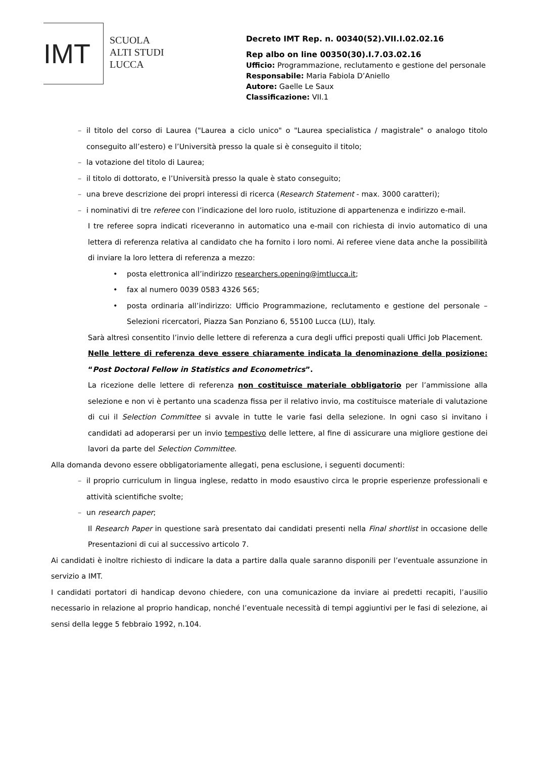IMT
SCUOLA
ALTI STUDI
LUCCA
Decreto IMT Rep. n. 00340(52).VII.I.02.02.16
Rep albo on line 00350(30).I.7.03.02.16
Ufficio: Programmazione, reclutamento e gestione del personale
Responsabile: Maria Fabiola D’Aniello
Autore: Gaelle Le Saux
Classificazione: VII.1
– il titolo del corso di Laurea ("Laurea a ciclo unico" o "Laurea specialistica / magistrale" o analogo titolo conseguito all’estero) e l’Università presso la quale si è conseguito il titolo;
– la votazione del titolo di Laurea;
– il titolo di dottorato, e l’Università presso la quale è stato conseguito;
– una breve descrizione dei propri interessi di ricerca (Research Statement - max. 3000 caratteri);
– i nominativi di tre referee con l’indicazione del loro ruolo, istituzione di appartenenza e indirizzo e-mail.
I tre referee sopra indicati riceveranno in automatico una e-mail con richiesta di invio automatico di una lettera di referenza relativa al candidato che ha fornito i loro nomi. Ai referee viene data anche la possibilità di inviare la loro lettera di referenza a mezzo:
• posta elettronica all’indirizzo researchers.opening@imtlucca.it;
• fax al numero 0039 0583 4326 565;
• posta ordinaria all’indirizzo: Ufficio Programmazione, reclutamento e gestione del personale – Selezioni ricercatori, Piazza San Ponziano 6, 55100 Lucca (LU), Italy.
Sarà altresì consentito l’invio delle lettere di referenza a cura degli uffici preposti quali Uffici Job Placement.
Nelle lettere di referenza deve essere chiaramente indicata la denominazione della posizione: “Post Doctoral Fellow in Statistics and Econometrics”.
La ricezione delle lettere di referenza non costituisce materiale obbligatorio per l’ammissione alla selezione e non vi è pertanto una scadenza fissa per il relativo invio, ma costituisce materiale di valutazione di cui il Selection Committee si avvale in tutte le varie fasi della selezione. In ogni caso si invitano i candidati ad adoperarsi per un invio tempestivo delle lettere, al fine di assicurare una migliore gestione dei lavori da parte del Selection Committee.
Alla domanda devono essere obbligatoriamente allegati, pena esclusione, i seguenti documenti:
– il proprio curriculum in lingua inglese, redatto in modo esaustivo circa le proprie esperienze professionali e attività scientifiche svolte;
– un research paper;
Il Research Paper in questione sarà presentato dai candidati presenti nella Final shortlist in occasione delle Presentazioni di cui al successivo articolo 7.
Ai candidati è inoltre richiesto di indicare la data a partire dalla quale saranno disponili per l’eventuale assunzione in servizio a IMT.
I candidati portatori di handicap devono chiedere, con una comunicazione da inviare ai predetti recapiti, l’ausilio necessario in relazione al proprio handicap, nonché l’eventuale necessità di tempi aggiuntivi per le fasi di selezione, ai sensi della legge 5 febbraio 1992, n.104.